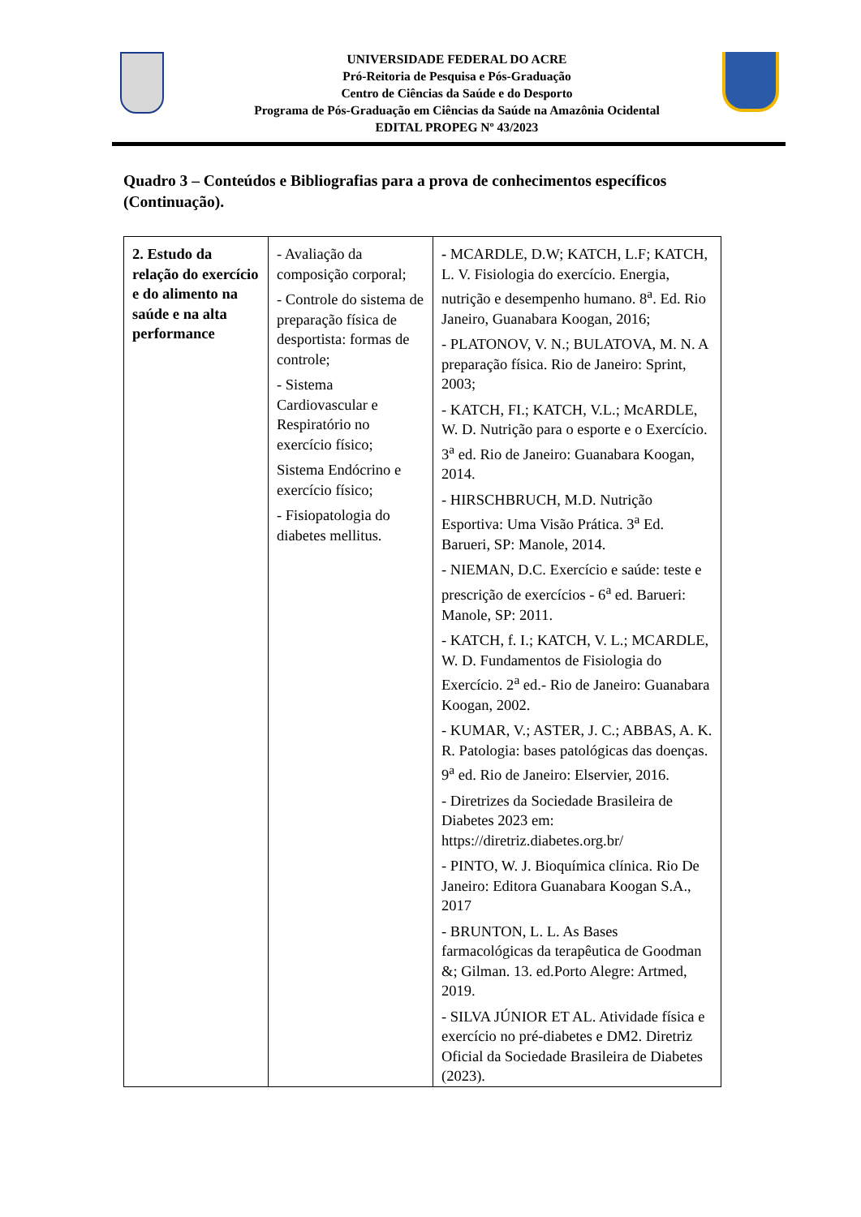UNIVERSIDADE FEDERAL DO ACRE
Pró-Reitoria de Pesquisa e Pós-Graduação
Centro de Ciências da Saúde e do Desporto
Programa de Pós-Graduação em Ciências da Saúde na Amazônia Ocidental
EDITAL PROPEG Nº 43/2023
Quadro 3 – Conteúdos e Bibliografias para a prova de conhecimentos específicos (Continuação).
| 2. Estudo da relação do exercício e do alimento na saúde e na alta performance | - Avaliação da composição corporal; - Controle do sistema de preparação física de desportista: formas de controle; - Sistema Cardiovascular e Respiratório no exercício físico; Sistema Endócrino e exercício físico; - Fisiopatologia do diabetes mellitus. | - MCARDLE, D.W; KATCH, L.F; KATCH, L. V. Fisiologia do exercício. Energia, nutrição e desempenho humano. 8<sup>a</sup>. Ed. Rio Janeiro, Guanabara Koogan, 2016; - PLATONOV, V. N.; BULATOVA, M. N. A preparação física. Rio de Janeiro: Sprint, 2003; - KATCH, FI.; KATCH, V.L.; McARDLE, W. D. Nutrição para o esporte e o Exercício. 3<sup>a</sup> ed. Rio de Janeiro: Guanabara Koogan, 2014. - HIRSCHBRUCH, M.D. Nutrição Esportiva: Uma Visão Prática. 3<sup>a</sup> Ed. Barueri, SP: Manole, 2014. - NIEMAN, D.C. Exercício e saúde: teste e prescrição de exercícios - 6<sup>a</sup> ed. Barueri: Manole, SP: 2011. - KATCH, f. I.; KATCH, V. L.; MCARDLE, W. D. Fundamentos de Fisiologia do Exercício. 2<sup>a</sup> ed.- Rio de Janeiro: Guanabara Koogan, 2002. - KUMAR, V.; ASTER, J. C.; ABBAS, A. K. R. Patologia: bases patológicas das doenças. 9<sup>a</sup> ed. Rio de Janeiro: Elservier, 2016. - Diretrizes da Sociedade Brasileira de Diabetes 2023 em: https://diretriz.diabetes.org.br/ - PINTO, W. J. Bioquímica clínica. Rio De Janeiro: Editora Guanabara Koogan S.A., 2017 - BRUNTON, L. L. As Bases farmacológicas da terapêutica de Goodman &; Gilman. 13. ed.Porto Alegre: Artmed, 2019. - SILVA JÚNIOR ET AL. Atividade física e exercício no pré-diabetes e DM2. Diretriz Oficial da Sociedade Brasileira de Diabetes (2023). |